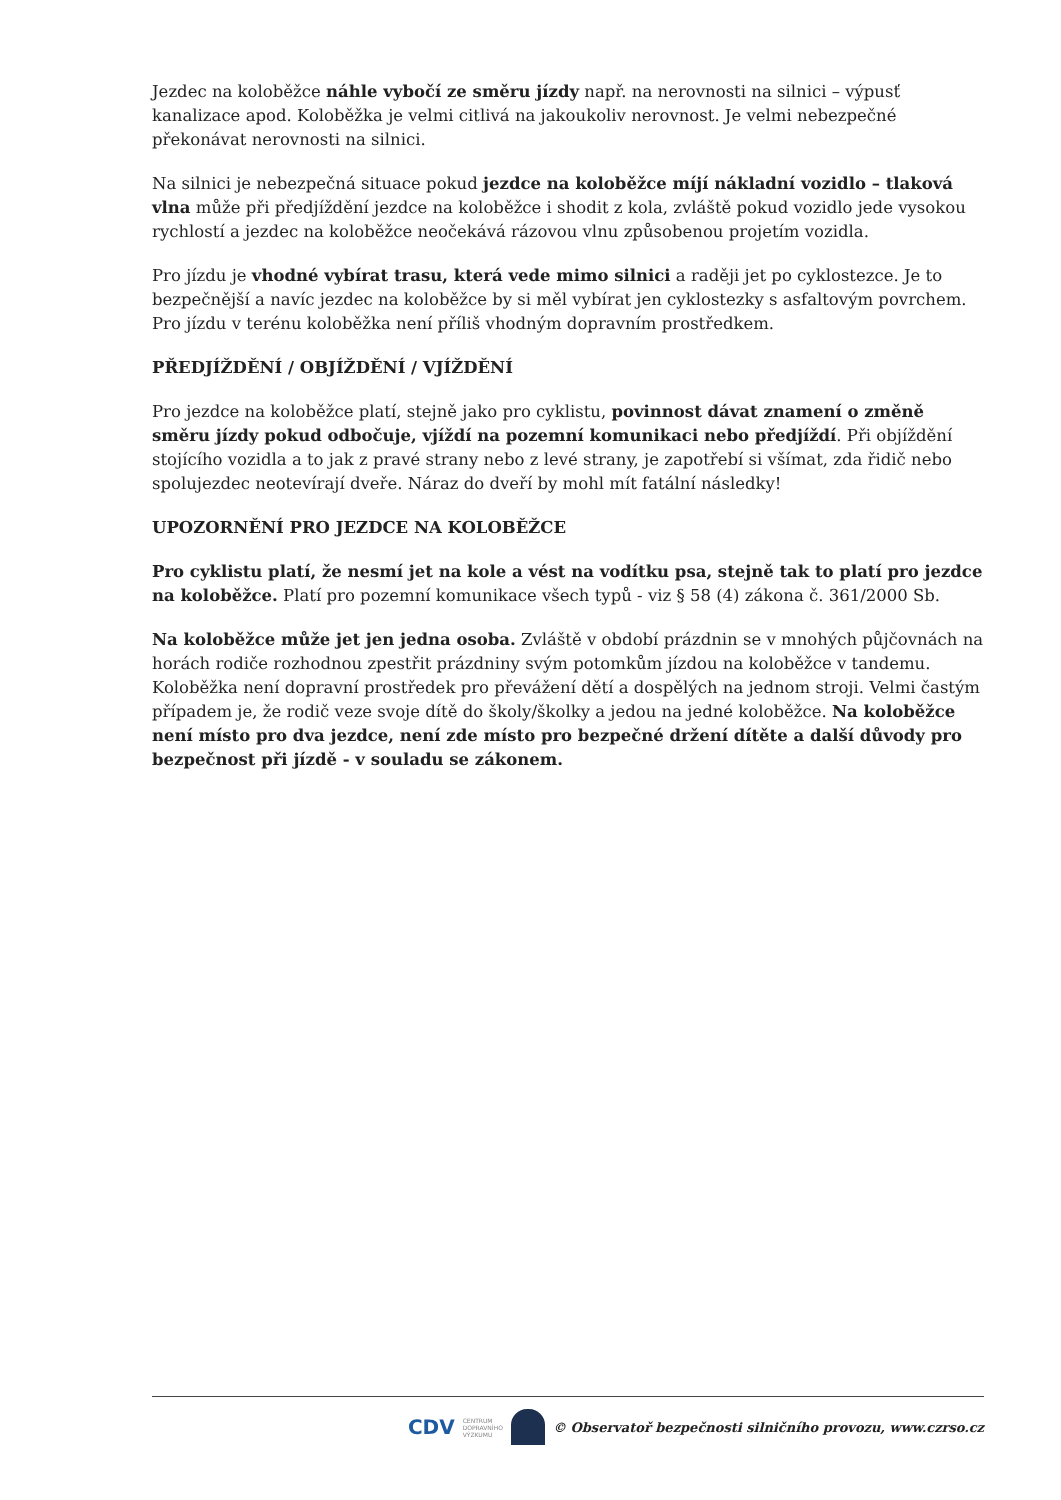Jezdec na koloběžce náhle vybočí ze směru jízdy např. na nerovnosti na silnici – výpusť kanalizace apod. Koloběžka je velmi citlivá na jakoukoliv nerovnost. Je velmi nebezpečné překonávat nerovnosti na silnici.
Na silnici je nebezpečná situace pokud jezdce na koloběžce míjí nákladní vozidlo – tlaková vlna může při předjíždění jezdce na koloběžce i shodit z kola, zvláště pokud vozidlo jede vysokou rychlostí a jezdec na koloběžce neočekává rázovou vlnu způsobenou projetím vozidla.
Pro jízdu je vhodné vybírat trasu, která vede mimo silnici a raději jet po cyklostezce. Je to bezpečnější a navíc jezdec na koloběžce by si měl vybírat jen cyklostezky s asfaltovým povrchem. Pro jízdu v terénu koloběžka není příliš vhodným dopravním prostředkem.
PŘEDJÍŽDĚNÍ / OBJÍŽDĚNÍ / VJÍŽDĚNÍ
Pro jezdce na koloběžce platí, stejně jako pro cyklistu, povinnost dávat znamení o změně směru jízdy pokud odbočuje, vjíždí na pozemní komunikaci nebo předjíždí. Při objíždění stojícího vozidla a to jak z pravé strany nebo z levé strany, je zapotřebí si všímat, zda řidič nebo spolujezdec neotevírají dveře. Náraz do dveří by mohl mít fatální následky!
UPOZORNĚNÍ PRO JEZDCE NA KOLOBĚŽCE
Pro cyklistu platí, že nesmí jet na kole a vést na vodítku psa, stejně tak to platí pro jezdce na koloběžce. Platí pro pozemní komunikace všech typů - viz § 58 (4) zákona č. 361/2000 Sb.
Na koloběžce může jet jen jedna osoba. Zvláště v období prázdnin se v mnohých půjčovnách na horách rodiče rozhodnou zpestřit prázdniny svým potomkům jízdou na koloběžce v tandemu. Koloběžka není dopravní prostředek pro převážení dětí a dospělých na jednom stroji. Velmi častým případem je, že rodič veze svoje dítě do školy/školky a jedou na jedné koloběžce. Na koloběžce není místo pro dva jezdce, není zde místo pro bezpečné držení dítěte a další důvody pro bezpečnost při jízdě - v souladu se zákonem.
CDV CENTRUM
DOPRAVNÍHO
VÝZKUMU © Observatoř bezpečnosti silničního provozu, www.czrso.cz